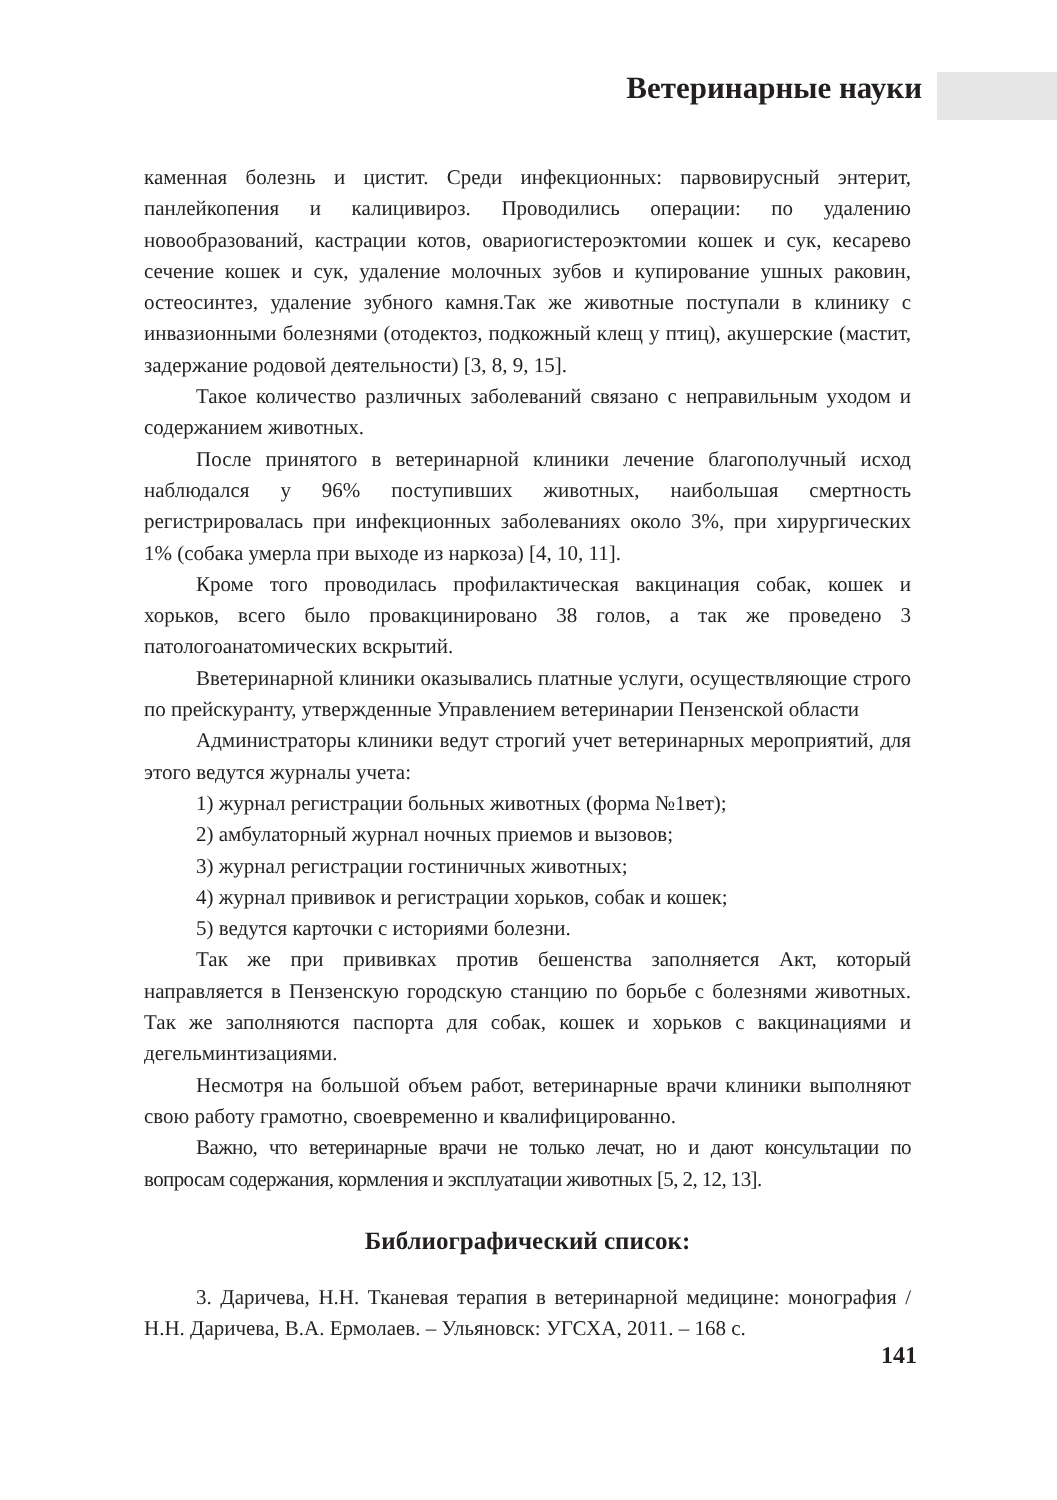Ветеринарные науки
каменная болезнь и цистит. Среди инфекционных: парвовирусный энтерит, панлейкопения и калицивироз. Проводились операции: по удалению новообразований, кастрации котов, овариогистероэктомии кошек и сук, кесарево сечение кошек и сук, удаление молочных зубов и купирование ушных раковин, остеосинтез, удаление зубного камня.Так же животные поступали в клинику с инвазионными болезнями (отодектоз, подкожный клещ у птиц), акушерские (мастит, задержание родовой деятельности) [3, 8, 9, 15].
Такое количество различных заболеваний связано с неправильным уходом и содержанием животных.
После принятого в ветеринарной клиники лечение благополучный исход наблюдался у 96% поступивших животных, наибольшая смертность регистрировалась при инфекционных заболеваниях около 3%, при хирургических 1% (собака умерла при выходе из наркоза) [4, 10, 11].
Кроме того проводилась профилактическая вакцинация собак, кошек и хорьков, всего было провакцинировано 38 голов, а так же проведено 3 патологоанатомических вскрытий.
Вветеринарной клиники оказывались платные услуги, осуществляющие строго по прейскуранту, утвержденные Управлением ветеринарии Пензенской области
Администраторы клиники ведут строгий учет ветеринарных мероприятий, для этого ведутся журналы учета:
1) журнал регистрации больных животных (форма №1вет);
2) амбулаторный журнал ночных приемов и вызовов;
3) журнал регистрации гостиничных животных;
4) журнал прививок и регистрации хорьков, собак и кошек;
5) ведутся карточки с историями болезни.
Так же при прививках против бешенства заполняется Акт, который направляется в Пензенскую городскую станцию по борьбе с болезнями животных. Так же заполняются паспорта для собак, кошек и хорьков с вакцинациями и дегельминтизациями.
Несмотря на большой объем работ, ветеринарные врачи клиники выполняют свою работу грамотно, своевременно и квалифицированно.
Важно, что ветеринарные врачи не только лечат, но и дают консультации по вопросам содержания, кормления и эксплуатации животных [5, 2, 12, 13].
Библиографический список:
3. Даричева, Н.Н. Тканевая терапия в ветеринарной медицине: монография /Н.Н. Даричева, В.А. Ермолаев. – Ульяновск: УГСХА, 2011. – 168 с.
141